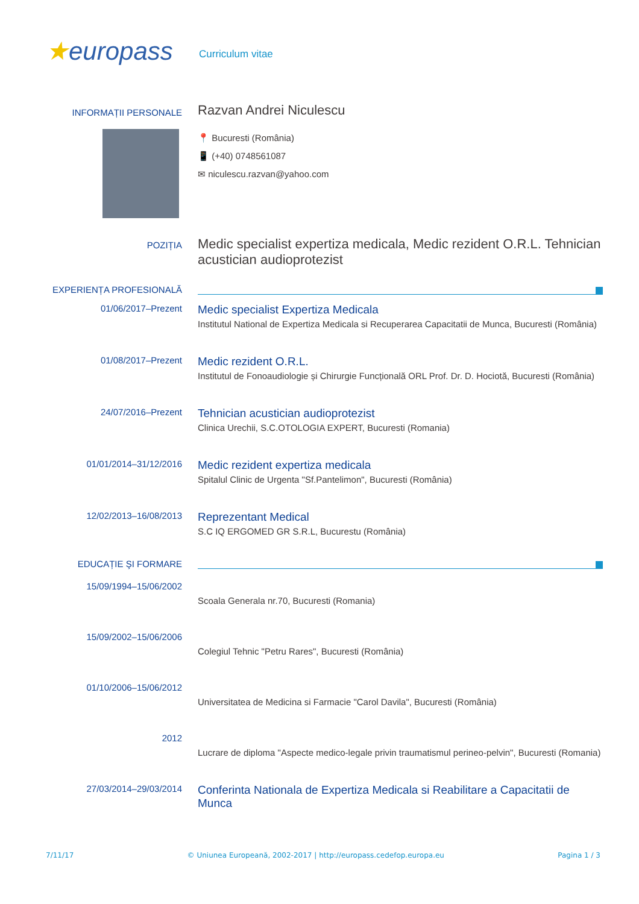★europass
Curriculum vitae
INFORMAȚII PERSONALE
Razvan Andrei Niculescu
📍 Bucuresti (România)
📱 (+40) 0748561087
✉ niculescu.razvan@yahoo.com
POZIȚIA
Medic specialist expertiza medicala, Medic rezident O.R.L. Tehnician acustician audioprotezist
EXPERIENȚA PROFESIONALĂ
01/06/2017–Prezent
Medic specialist Expertiza Medicala
Institutul National de Expertiza Medicala si Recuperarea Capacitatii de Munca, Bucuresti (România)
01/08/2017–Prezent
Medic rezident O.R.L.
Institutul de Fonoaudiologie și Chirurgie Funcțională ORL Prof. Dr. D. Hociotă, Bucuresti (România)
24/07/2016–Prezent
Tehnician acustician audioprotezist
Clinica Urechii, S.C.OTOLOGIA EXPERT, Bucuresti (Romania)
01/01/2014–31/12/2016
Medic rezident expertiza medicala
Spitalul Clinic de Urgenta "Sf.Pantelimon", Bucuresti (România)
12/02/2013–16/08/2013
Reprezentant Medical
S.C IQ ERGOMED GR S.R.L, Bucurestu (România)
EDUCAȚIE ŞI FORMARE
15/09/1994–15/06/2002
Scoala Generala nr.70, Bucuresti (Romania)
15/09/2002–15/06/2006
Colegiul Tehnic "Petru Rares", Bucuresti (România)
01/10/2006–15/06/2012
Universitatea de Medicina si Farmacie "Carol Davila", Bucuresti (România)
2012
Lucrare de diploma "Aspecte medico-legale privin traumatismul perineo-pelvin", Bucuresti (Romania)
27/03/2014–29/03/2014
Conferinta Nationala de Expertiza Medicala si Reabilitare a Capacitatii de Munca
7/11/17 © Uniunea Europeană, 2002-2017 | http://europass.cedefop.europa.eu Pagina 1 / 3